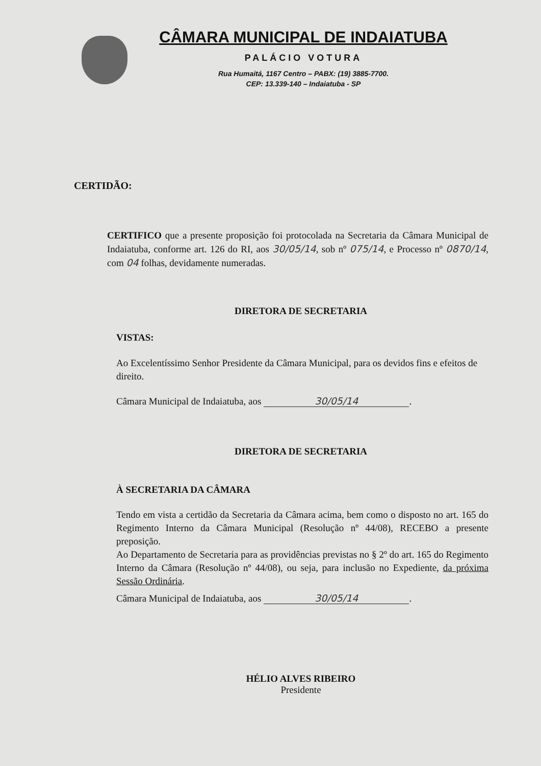CÂMARA MUNICIPAL DE INDAIATUBA
PALÁCIO VOTURA
Rua Humaitá, 1167 Centro – PABX: (19) 3885-7700.
CEP: 13.339-140 – Indaiatuba - SP
CERTIDÃO:
CERTIFICO que a presente proposição foi protocolada na Secretaria da Câmara Municipal de Indaiatuba, conforme art. 126 do RI, aos 30/05/14, sob nº 075/14, e Processo nº 0870/14, com 04 folhas, devidamente numeradas.
DIRETORA DE SECRETARIA
VISTAS:
Ao Excelentíssimo Senhor Presidente da Câmara Municipal, para os devidos fins e efeitos de direito.
Câmara Municipal de Indaiatuba, aos 30/05/14.
DIRETORA DE SECRETARIA
À SECRETARIA DA CÂMARA
Tendo em vista a certidão da Secretaria da Câmara acima, bem como o disposto no art. 165 do Regimento Interno da Câmara Municipal (Resolução nº 44/08), RECEBO a presente preposição.
Ao Departamento de Secretaria para as providências previstas no § 2º do art. 165 do Regimento Interno da Câmara (Resolução nº 44/08), ou seja, para inclusão no Expediente, da próxima Sessão Ordinária.
Câmara Municipal de Indaiatuba, aos 30/05/14.
HÉLIO ALVES RIBEIRO
Presidente